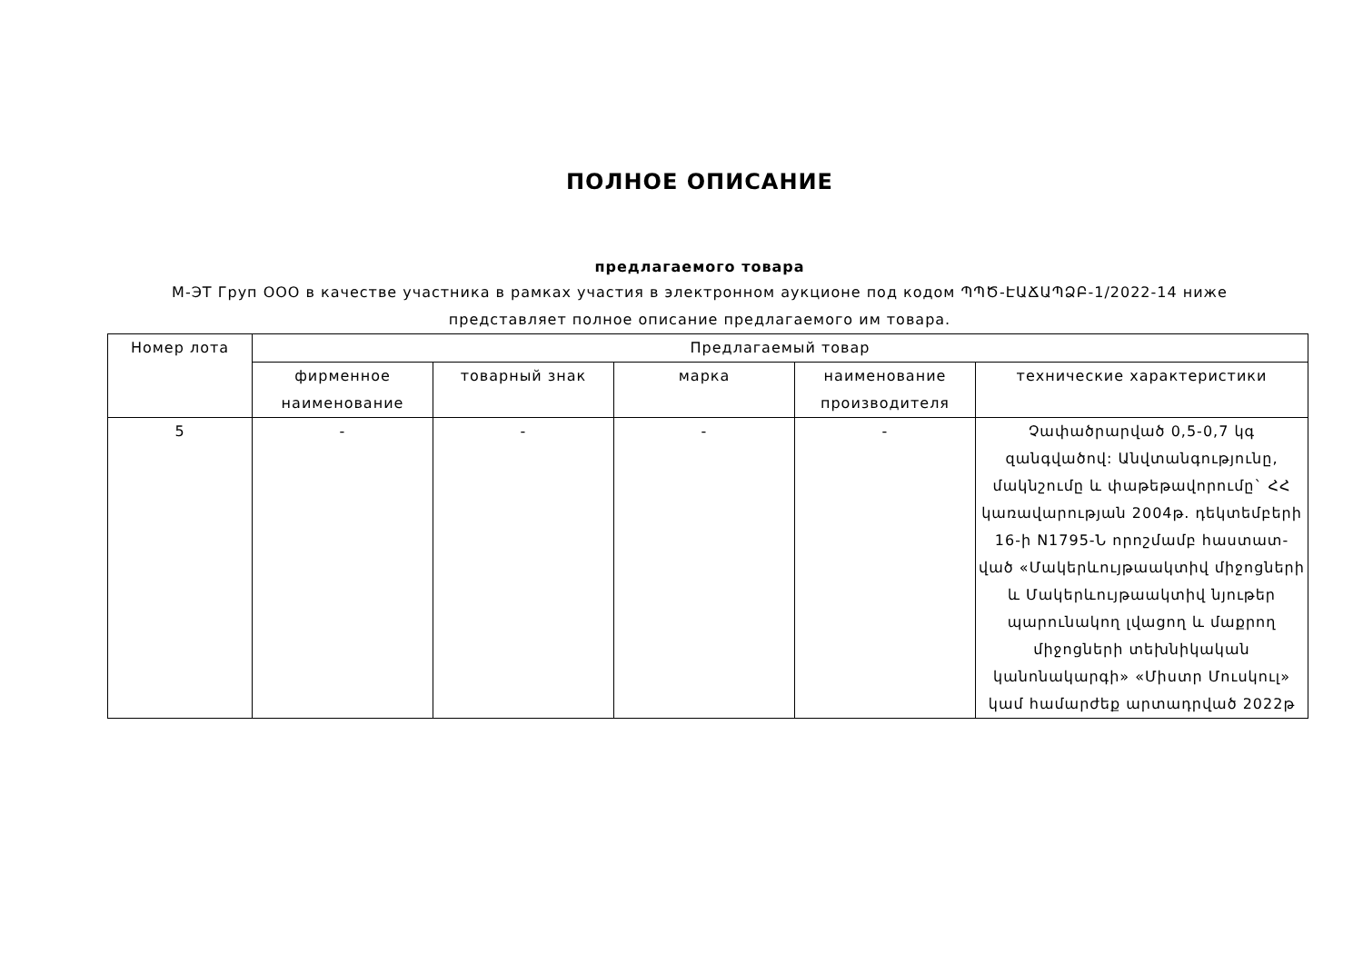ПОЛНОЕ ОПИСАНИЕ
предлагаемого товара
М-ЭТ Груп ООО в качестве участника в рамках участия в электронном аукционе под кодом ՊՊԾ-ԷԱՃԱՊՁԲ-1/2022-14 ниже представляет полное описание предлагаемого им товара.
| Номер лота | Предлагаемый товар | | | | |
| --- | --- | --- | --- | --- | --- |
| | фирменное наименование | товарный знак | марка | наименование производителя | технические характеристики |
| 5 | - | - | - | - | Չափածրարված 0,5-0,7 կգ զանգվածով: Անվտանգությունը, մակնշումը և փաթեթավորումը` ՀՀ կառավարության 2004թ. դեկտեմբերի 16-ի N1795-Ն որոշմամբ հաստատ-ված «Մակերևույթաակտիվ միջոցների և Մակերևույթաակտիվ նյութեր պարունակող լվացող և մաքրող միջոցների տեխնիկական կանոնակարգի» «Միստր Մուսկուլ» կամ համարժեք արտադրված 2022թ |